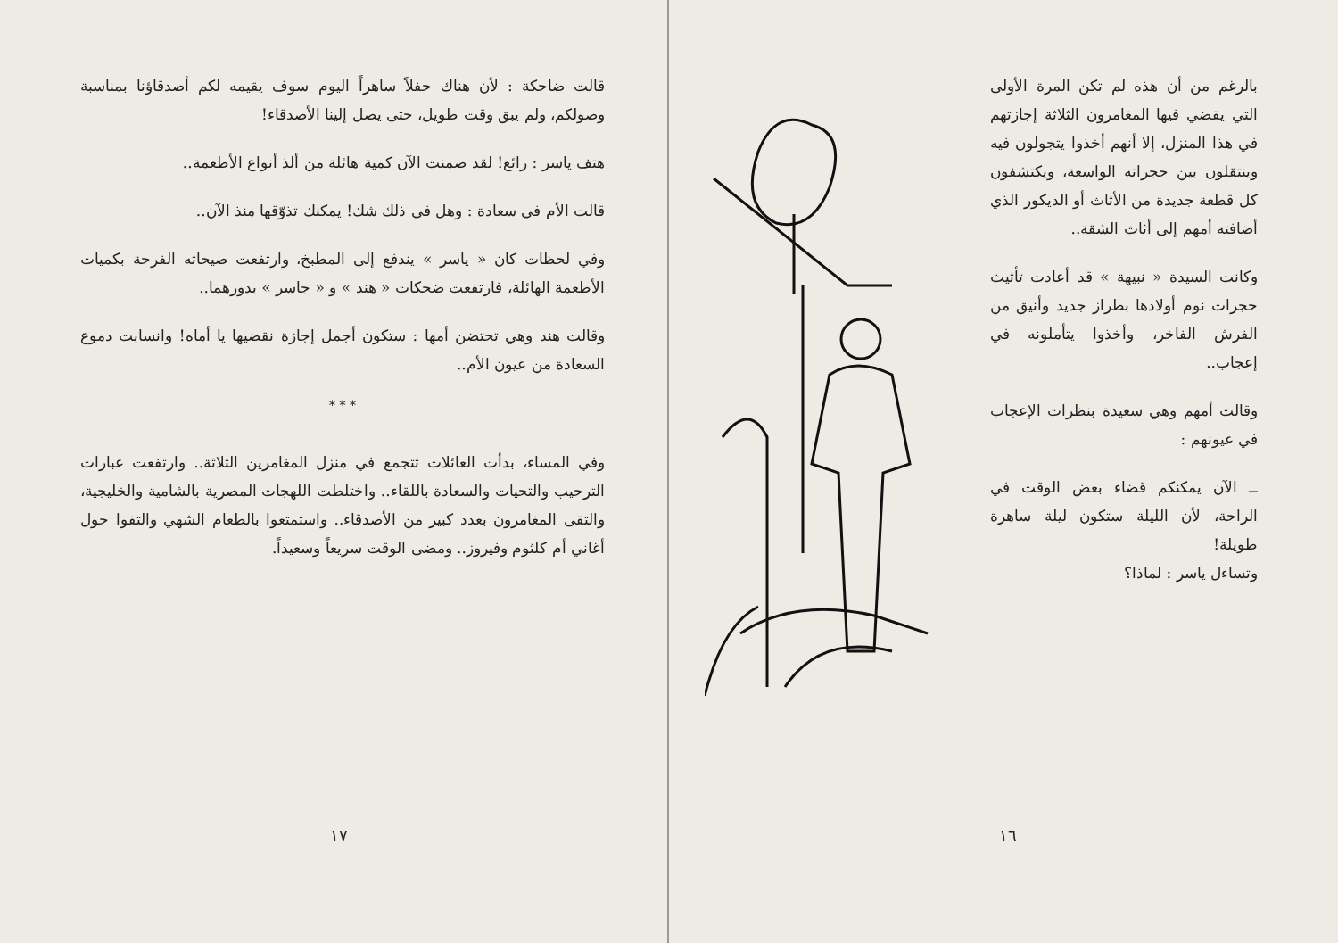قالت ضاحكة : لأن هناك حفلاً ساهراً اليوم سوف يقيمه لكم أصدقاؤنا بمناسبة وصولكم، ولم يبق وقت طويل، حتى يصل إلينا الأصدقاء!
هتف ياسر : رائع! لقد ضمنت الآن كمية هائلة من ألذ أنواع الأطعمة..
قالت الأم في سعادة : وهل في ذلك شك! يمكنك تذوّقها منذ الآن..
وفي لحظات كان « ياسر » يندفع إلى المطبخ، وارتفعت صيحاته الفرحة بكميات الأطعمة الهائلة، فارتفعت ضحكات « هند » و « جاسر » بدورهما..
وقالت هند وهي تحتضن أمها : ستكون أجمل إجازة نقضيها يا أماه! وانسابت دموع السعادة من عيون الأم..
* * *
وفي المساء، بدأت العائلات تتجمع في منزل المغامرين الثلاثة.. وارتفعت عبارات الترحيب والتحيات والسعادة باللقاء.. واختلطت اللهجات المصرية بالشامية والخليجية، والتقى المغامرون بعدد كبير من الأصدقاء.. واستمتعوا بالطعام الشهي والتفوا حول أغاني أم كلثوم وفيروز.. ومضى الوقت سريعاً وسعيداً.
١٧
بالرغم من أن هذه لم تكن المرة الأولى التي يقضي فيها المغامرون الثلاثة إجازتهم في هذا المنزل، إلا أنهم أخذوا يتجولون فيه وينتقلون بين حجراته الواسعة، ويكتشفون كل قطعة جديدة من الأثاث أو الديكور الذي أضافته أمهم إلى أثاث الشقة..
وكانت السيدة « نبيهة » قد أعادت تأثيث حجرات نوم أولادها بطراز جديد وأنيق من الفرش الفاخر، وأخذوا يتأملونه في إعجاب..
وقالت أمهم وهي سعيدة بنظرات الإعجاب في عيونهم :
ــ الآن يمكنكم قضاء بعض الوقت في الراحة، لأن الليلة ستكون ليلة ساهرة طويلة!
وتساءل ياسر : لماذا؟
١٦